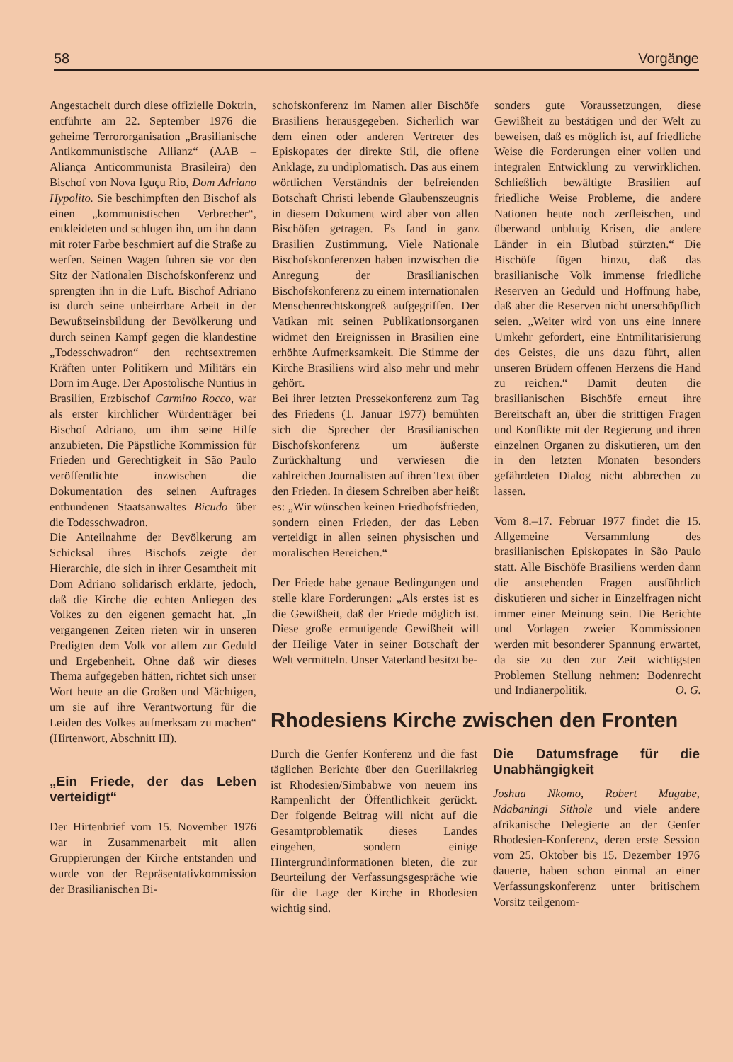58 Vorgänge
Angestachelt durch diese offizielle Doktrin, entführte am 22. September 1976 die geheime Terrororganisation „Brasilianische Antikommunistische Allianz“ (AAB – Aliança Anticommunista Brasileira) den Bischof von Nova Iguçu Rio, Dom Adriano Hypolito. Sie beschimpften den Bischof als einen „kommunistischen Verbrecher“, entkleideten und schlugen ihn, um ihn dann mit roter Farbe beschmiert auf die Straße zu werfen. Seinen Wagen fuhren sie vor den Sitz der Nationalen Bischofskonferenz und sprengten ihn in die Luft. Bischof Adriano ist durch seine unbeirrbare Arbeit in der Bewußtseinsbildung der Bevölkerung und durch seinen Kampf gegen die klandestine „Todesschwadron“ den rechtsextremen Kräften unter Politikern und Militärs ein Dorn im Auge. Der Apostolische Nuntius in Brasilien, Erzbischof Carmino Rocco, war als erster kirchlicher Würdenträger bei Bischof Adriano, um ihm seine Hilfe anzubieten. Die Päpstliche Kommission für Frieden und Gerechtigkeit in São Paulo veröffentlichte inzwischen die Dokumentation des seinen Auftrages entbundenen Staatsanwaltes Bicudo über die Todesschwadron.
Die Anteilnahme der Bevölkerung am Schicksal ihres Bischofs zeigte der Hierarchie, die sich in ihrer Gesamtheit mit Dom Adriano solidarisch erklärte, jedoch, daß die Kirche die echten Anliegen des Volkes zu den eigenen gemacht hat. „In vergangenen Zeiten rieten wir in unseren Predigten dem Volk vor allem zur Geduld und Ergebenheit. Ohne daß wir dieses Thema aufgegeben hätten, richtet sich unser Wort heute an die Großen und Mächtigen, um sie auf ihre Verantwortung für die Leiden des Volkes aufmerksam zu machen“ (Hirtenwort, Abschnitt III).
„Ein Friede, der das Leben verteidigt“
Der Hirtenbrief vom 15. November 1976 war in Zusammenarbeit mit allen Gruppierungen der Kirche entstanden und wurde von der Repräsentativkommission der Brasilianischen Bi-
schofskonferenz im Namen aller Bischöfe Brasiliens herausgegeben. Sicherlich war dem einen oder anderen Vertreter des Episkopates der direkte Stil, die offene Anklage, zu undiplomatisch. Das aus einem wörtlichen Verständnis der befreienden Botschaft Christi lebende Glaubenszeugnis in diesem Dokument wird aber von allen Bischöfen getragen. Es fand in ganz Brasilien Zustimmung. Viele Nationale Bischofskonferenzen haben inzwischen die Anregung der Brasilianischen Bischofskonferenz zu einem internationalen Menschenrechtskongreß aufgegriffen. Der Vatikan mit seinen Publikationsorganen widmet den Ereignissen in Brasilien eine erhöhte Aufmerksamkeit. Die Stimme der Kirche Brasiliens wird also mehr und mehr gehört.
Bei ihrer letzten Pressekonferenz zum Tag des Friedens (1. Januar 1977) bemühten sich die Sprecher der Brasilianischen Bischofskonferenz um äußerste Zurückhaltung und verwiesen die zahlreichen Journalisten auf ihren Text über den Frieden. In diesem Schreiben aber heißt es: „Wir wünschen keinen Friedhofsfrieden, sondern einen Frieden, der das Leben verteidigt in allen seinen physischen und moralischen Bereichen.“
Der Friede habe genaue Bedingungen und stelle klare Forderungen: „Als erstes ist es die Gewißheit, daß der Friede möglich ist. Diese große ermutigende Gewißheit will der Heilige Vater in seiner Botschaft der Welt vermitteln. Unser Vaterland besitzt be-
sonders gute Voraussetzungen, diese Gewißheit zu bestätigen und der Welt zu beweisen, daß es möglich ist, auf friedliche Weise die Forderungen einer vollen und integralen Entwicklung zu verwirklichen. Schließlich bewältigte Brasilien auf friedliche Weise Probleme, die andere Nationen heute noch zerfleischen, und überwand unblutig Krisen, die andere Länder in ein Blutbad stürzten.“ Die Bischöfe fügen hinzu, daß das brasilianische Volk immense friedliche Reserven an Geduld und Hoffnung habe, daß aber die Reserven nicht unerschöpflich seien. „Weiter wird von uns eine innere Umkehr gefordert, eine Entmilitarisierung des Geistes, die uns dazu führt, allen unseren Brüdern offenen Herzens die Hand zu reichen.“ Damit deuten die brasilianischen Bischöfe erneut ihre Bereitschaft an, über die strittigen Fragen und Konflikte mit der Regierung und ihren einzelnen Organen zu diskutieren, um den in den letzten Monaten besonders gefährdeten Dialog nicht abbrechen zu lassen.
Vom 8.–17. Februar 1977 findet die 15. Allgemeine Versammlung des brasilianischen Episkopates in São Paulo statt. Alle Bischöfe Brasiliens werden dann die anstehenden Fragen ausführlich diskutieren und sicher in Einzelfragen nicht immer einer Meinung sein. Die Berichte und Vorlagen zweier Kommissionen werden mit besonderer Spannung erwartet, da sie zu den zur Zeit wichtigsten Problemen Stellung nehmen: Bodenrecht und Indianerpolitik. O. G.
Rhodesiens Kirche zwischen den Fronten
Durch die Genfer Konferenz und die fast täglichen Berichte über den Guerillakrieg ist Rhodesien/Simbabwe von neuem ins Rampenlicht der Öffentlichkeit gerückt. Der folgende Beitrag will nicht auf die Gesamtproblematik dieses Landes eingehen, sondern einige Hintergrundinformationen bieten, die zur Beurteilung der Verfassungsgespräche wie für die Lage der Kirche in Rhodesien wichtig sind.
Die Datumsfrage für die Unabhängigkeit
Joshua Nkomo, Robert Mugabe, Ndabaningi Sithole und viele andere afrikanische Delegierte an der Genfer Rhodesien-Konferenz, deren erste Session vom 25. Oktober bis 15. Dezember 1976 dauerte, haben schon einmal an einer Verfassungskonferenz unter britischem Vorsitz teilgenom-